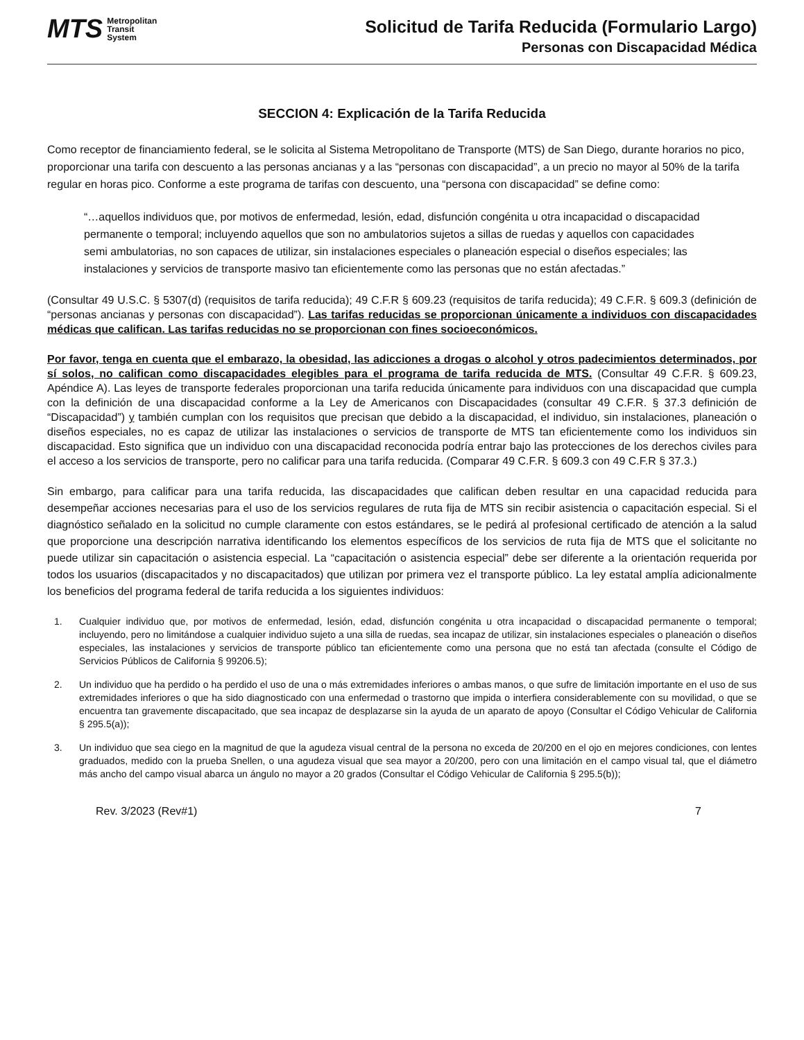MTS Metropolitan
Transit
System
Solicitud de Tarifa Reducida (Formulario Largo)
Personas con Discapacidad Médica
SECCION 4: Explicación de la Tarifa Reducida
Como receptor de financiamiento federal, se le solicita al Sistema Metropolitano de Transporte (MTS) de San Diego, durante horarios no pico, proporcionar una tarifa con descuento a las personas ancianas y a las “personas con discapacidad”, a un precio no mayor al 50% de la tarifa regular en horas pico. Conforme a este programa de tarifas con descuento, una “persona con discapacidad” se define como:
“…aquellos individuos que, por motivos de enfermedad, lesión, edad, disfunción congénita u otra incapacidad o discapacidad permanente o temporal; incluyendo aquellos que son no ambulatorios sujetos a sillas de ruedas y aquellos con capacidades semi ambulatorias, no son capaces de utilizar, sin instalaciones especiales o planeación especial o diseños especiales; las instalaciones y servicios de transporte masivo tan eficientemente como las personas que no están afectadas.”
(Consultar 49 U.S.C. § 5307(d) (requisitos de tarifa reducida); 49 C.F.R § 609.23 (requisitos de tarifa reducida); 49 C.F.R. § 609.3 (definición de “personas ancianas y personas con discapacidad”). Las tarifas reducidas se proporcionan únicamente a individuos con discapacidades médicas que califican. Las tarifas reducidas no se proporcionan con fines socioeconómicos.
Por favor, tenga en cuenta que el embarazo, la obesidad, las adicciones a drogas o alcohol y otros padecimientos determinados, por sí solos, no califican como discapacidades elegibles para el programa de tarifa reducida de MTS. (Consultar 49 C.F.R. § 609.23, Apéndice A). Las leyes de transporte federales proporcionan una tarifa reducida únicamente para individuos con una discapacidad que cumpla con la definición de una discapacidad conforme a la Ley de Americanos con Discapacidades (consultar 49 C.F.R. § 37.3 definición de “Discapacidad”) y también cumplan con los requisitos que precisan que debido a la discapacidad, el individuo, sin instalaciones, planeación o diseños especiales, no es capaz de utilizar las instalaciones o servicios de transporte de MTS tan eficientemente como los individuos sin discapacidad. Esto significa que un individuo con una discapacidad reconocida podría entrar bajo las protecciones de los derechos civiles para el acceso a los servicios de transporte, pero no calificar para una tarifa reducida. (Comparar 49 C.F.R. § 609.3 con 49 C.F.R § 37.3.)
Sin embargo, para calificar para una tarifa reducida, las discapacidades que califican deben resultar en una capacidad reducida para desempeñar acciones necesarias para el uso de los servicios regulares de ruta fija de MTS sin recibir asistencia o capacitación especial. Si el diagnóstico señalado en la solicitud no cumple claramente con estos estándares, se le pedirá al profesional certificado de atención a la salud que proporcione una descripción narrativa identificando los elementos específicos de los servicios de ruta fija de MTS que el solicitante no puede utilizar sin capacitación o asistencia especial. La “capacitación o asistencia especial” debe ser diferente a la orientación requerida por todos los usuarios (discapacitados y no discapacitados) que utilizan por primera vez el transporte público. La ley estatal amplía adicionalmente los beneficios del programa federal de tarifa reducida a los siguientes individuos:
1. Cualquier individuo que, por motivos de enfermedad, lesión, edad, disfunción congénita u otra incapacidad o discapacidad permanente o temporal; incluyendo, pero no limitándose a cualquier individuo sujeto a una silla de ruedas, sea incapaz de utilizar, sin instalaciones especiales o planeación o diseños especiales, las instalaciones y servicios de transporte público tan eficientemente como una persona que no está tan afectada (consulte el Código de Servicios Públicos de California § 99206.5);
2. Un individuo que ha perdido o ha perdido el uso de una o más extremidades inferiores o ambas manos, o que sufre de limitación importante en el uso de sus extremidades inferiores o que ha sido diagnosticado con una enfermedad o trastorno que impida o interfiera considerablemente con su movilidad, o que se encuentra tan gravemente discapacitado, que sea incapaz de desplazarse sin la ayuda de un aparato de apoyo (Consultar el Código Vehicular de California § 295.5(a));
3. Un individuo que sea ciego en la magnitud de que la agudeza visual central de la persona no exceda de 20/200 en el ojo en mejores condiciones, con lentes graduados, medido con la prueba Snellen, o una agudeza visual que sea mayor a 20/200, pero con una limitación en el campo visual tal, que el diámetro más ancho del campo visual abarca un ángulo no mayor a 20 grados (Consultar el Código Vehicular de California § 295.5(b));
Rev. 3/2023 (Rev#1) 7